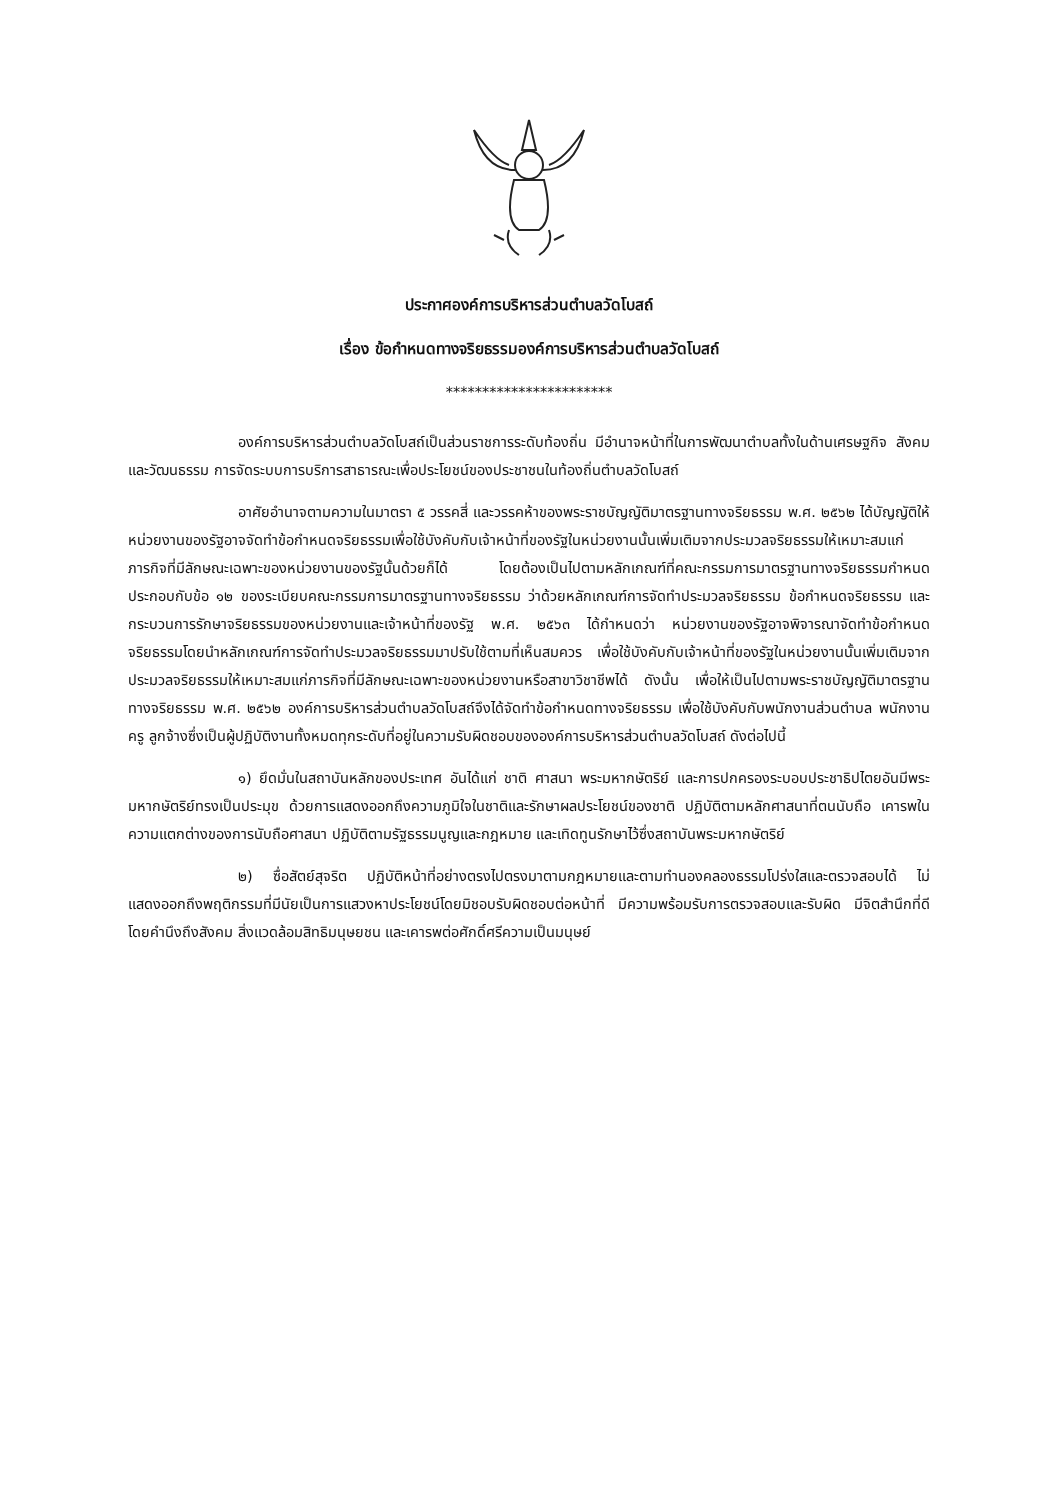ประกาศองค์การบริหารส่วนตำบลวัดโบสถ์
เรื่อง ข้อกำหนดทางจริยธรรมองค์การบริหารส่วนตำบลวัดโบสถ์
***********************
องค์การบริหารส่วนตำบลวัดโบสถ์เป็นส่วนราชการระดับท้องถิ่น มีอำนาจหน้าที่ในการพัฒนาตำบลทั้งในด้านเศรษฐกิจ สังคม และวัฒนธรรม การจัดระบบการบริการสาธารณะเพื่อประโยชน์ของประชาชนในท้องถิ่นตำบลวัดโบสถ์
อาศัยอำนาจตามความในมาตรา ๕ วรรคสี่ และวรรคห้าของพระราชบัญญัติมาตรฐานทางจริยธรรม พ.ศ. ๒๕๖๒ ได้บัญญัติให้หน่วยงานของรัฐอาจจัดทำข้อกำหนดจริยธรรมเพื่อใช้บังคับกับเจ้าหน้าที่ของรัฐในหน่วยงานนั้นเพิ่มเติมจากประมวลจริยธรรมให้เหมาะสมแก่ภารกิจที่มีลักษณะเฉพาะของหน่วยงานของรัฐนั้นด้วยก็ได้ โดยต้องเป็นไปตามหลักเกณฑ์ที่คณะกรรมการมาตรฐานทางจริยธรรมกำหนด ประกอบกับข้อ ๑๒ ของระเบียบคณะกรรมการมาตรฐานทางจริยธรรม ว่าด้วยหลักเกณฑ์การจัดทำประมวลจริยธรรม ข้อกำหนดจริยธรรม และกระบวนการรักษาจริยธรรมของหน่วยงานและเจ้าหน้าที่ของรัฐ พ.ศ. ๒๕๖๓ ได้กำหนดว่า หน่วยงานของรัฐอาจพิจารณาจัดทำข้อกำหนดจริยธรรมโดยนำหลักเกณฑ์การจัดทำประมวลจริยธรรมมาปรับใช้ตามที่เห็นสมควร เพื่อใช้บังคับกับเจ้าหน้าที่ของรัฐในหน่วยงานนั้นเพิ่มเติมจากประมวลจริยธรรมให้เหมาะสมแก่ภารกิจที่มีลักษณะเฉพาะของหน่วยงานหรือสาขาวิชาชีพได้ ดังนั้น เพื่อให้เป็นไปตามพระราชบัญญัติมาตรฐานทางจริยธรรม พ.ศ. ๒๕๖๒ องค์การบริหารส่วนตำบลวัดโบสถ์จึงได้จัดทำข้อกำหนดทางจริยธรรม เพื่อใช้บังคับกับพนักงานส่วนตำบล พนักงานครู ลูกจ้างซึ่งเป็นผู้ปฏิบัติงานทั้งหมดทุกระดับที่อยู่ในความรับผิดชอบขององค์การบริหารส่วนตำบลวัดโบสถ์ ดังต่อไปนี้
๑) ยึดมั่นในสถาบันหลักของประเทศ อันได้แก่ ชาติ ศาสนา พระมหากษัตริย์ และการปกครองระบอบประชาธิปไตยอันมีพระมหากษัตริย์ทรงเป็นประมุข ด้วยการแสดงออกถึงความภูมิใจในชาติและรักษาผลประโยชน์ของชาติ ปฏิบัติตามหลักศาสนาที่ตนนับถือ เคารพในความแตกต่างของการนับถือศาสนา ปฏิบัติตามรัฐธรรมนูญและกฎหมาย และเทิดทูนรักษาไว้ซึ่งสถาบันพระมหากษัตริย์
๒) ซื่อสัตย์สุจริต ปฏิบัติหน้าที่อย่างตรงไปตรงมาตามกฎหมายและตามทำนองคลองธรรมโปร่งใสและตรวจสอบได้ ไม่แสดงออกถึงพฤติกรรมที่มีนัยเป็นการแสวงหาประโยชน์โดยมิชอบรับผิดชอบต่อหน้าที่ มีความพร้อมรับการตรวจสอบและรับผิด มีจิตสำนึกที่ดี โดยคำนึงถึงสังคม สิ่งแวดล้อมสิทธิมนุษยชน และเคารพต่อศักดิ์ศรีความเป็นมนุษย์